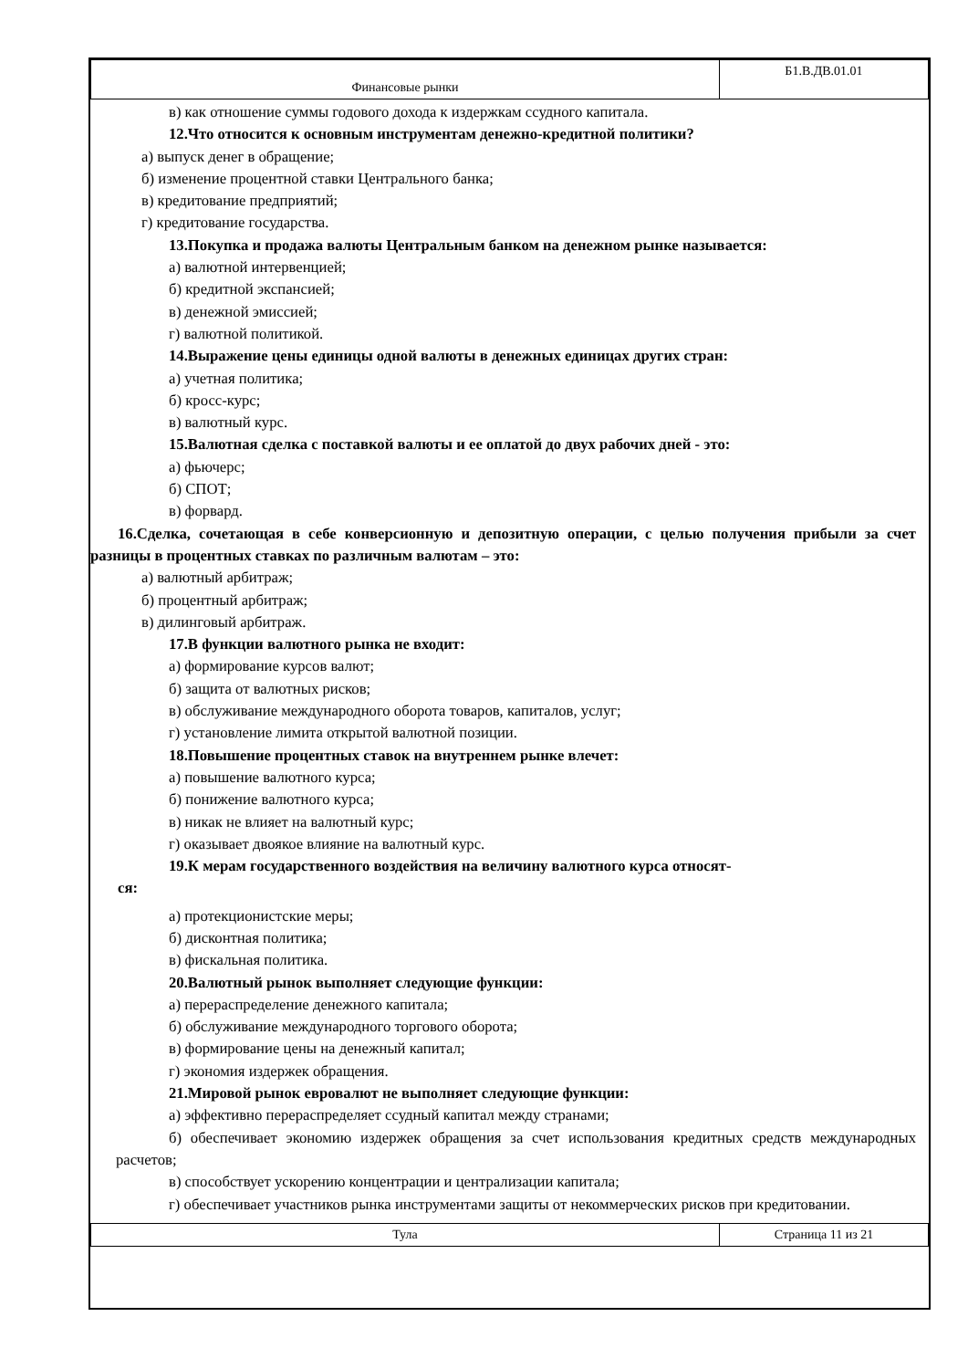| Финансовые рынки | Б1.В.ДВ.01.01 |
в) как отношение суммы годового дохода к издержкам ссудного капитала.
12.Что относится к основным инструментам денежно-кредитной политики?
а) выпуск денег в обращение;
б) изменение процентной ставки Центрального банка;
в) кредитование предприятий;
г) кредитование государства.
13.Покупка и продажа валюты Центральным банком на денежном рынке называется:
а) валютной интервенцией;
б) кредитной экспансией;
в) денежной эмиссией;
г) валютной политикой.
14.Выражение цены единицы одной валюты в денежных единицах других стран:
а) учетная политика;
б) кросс-курс;
в) валютный курс.
15.Валютная сделка с поставкой валюты и ее оплатой до двух рабочих дней - это:
а) фьючерс;
б) СПОТ;
в) форвард.
16.Сделка, сочетающая в себе конверсионную и депозитную операции, с целью получения прибыли за счет разницы в процентных ставках по различным валютам – это:
а) валютный арбитраж;
б) процентный арбитраж;
в) дилинговый арбитраж.
17.В функции валютного рынка не входит:
а) формирование курсов валют;
б) защита от валютных рисков;
в) обслуживание международного оборота товаров, капиталов, услуг;
г) установление лимита открытой валютной позиции.
18.Повышение процентных ставок на внутреннем рынке влечет:
а) повышение валютного курса;
б) понижение валютного курса;
в) никак не влияет на валютный курс;
г) оказывает двоякое влияние на валютный курс.
19.К мерам государственного воздействия на величину валютного курса относят-
ся:
а) протекционистские меры;
б) дисконтная политика;
в) фискальная политика.
20.Валютный рынок выполняет следующие функции:
а) перераспределение денежного капитала;
б) обслуживание международного торгового оборота;
в) формирование цены на денежный капитал;
г) экономия издержек обращения.
21.Мировой рынок евровалют не выполняет следующие функции:
а) эффективно перераспределяет ссудный капитал между странами;
б) обеспечивает экономию издержек обращения за счет использования кредитных средств международных расчетов;
в) способствует ускорению концентрации и централизации капитала;
г) обеспечивает участников рынка инструментами защиты от некоммерческих рисков при кредитовании.
| Тула | Страница 11 из 21 |